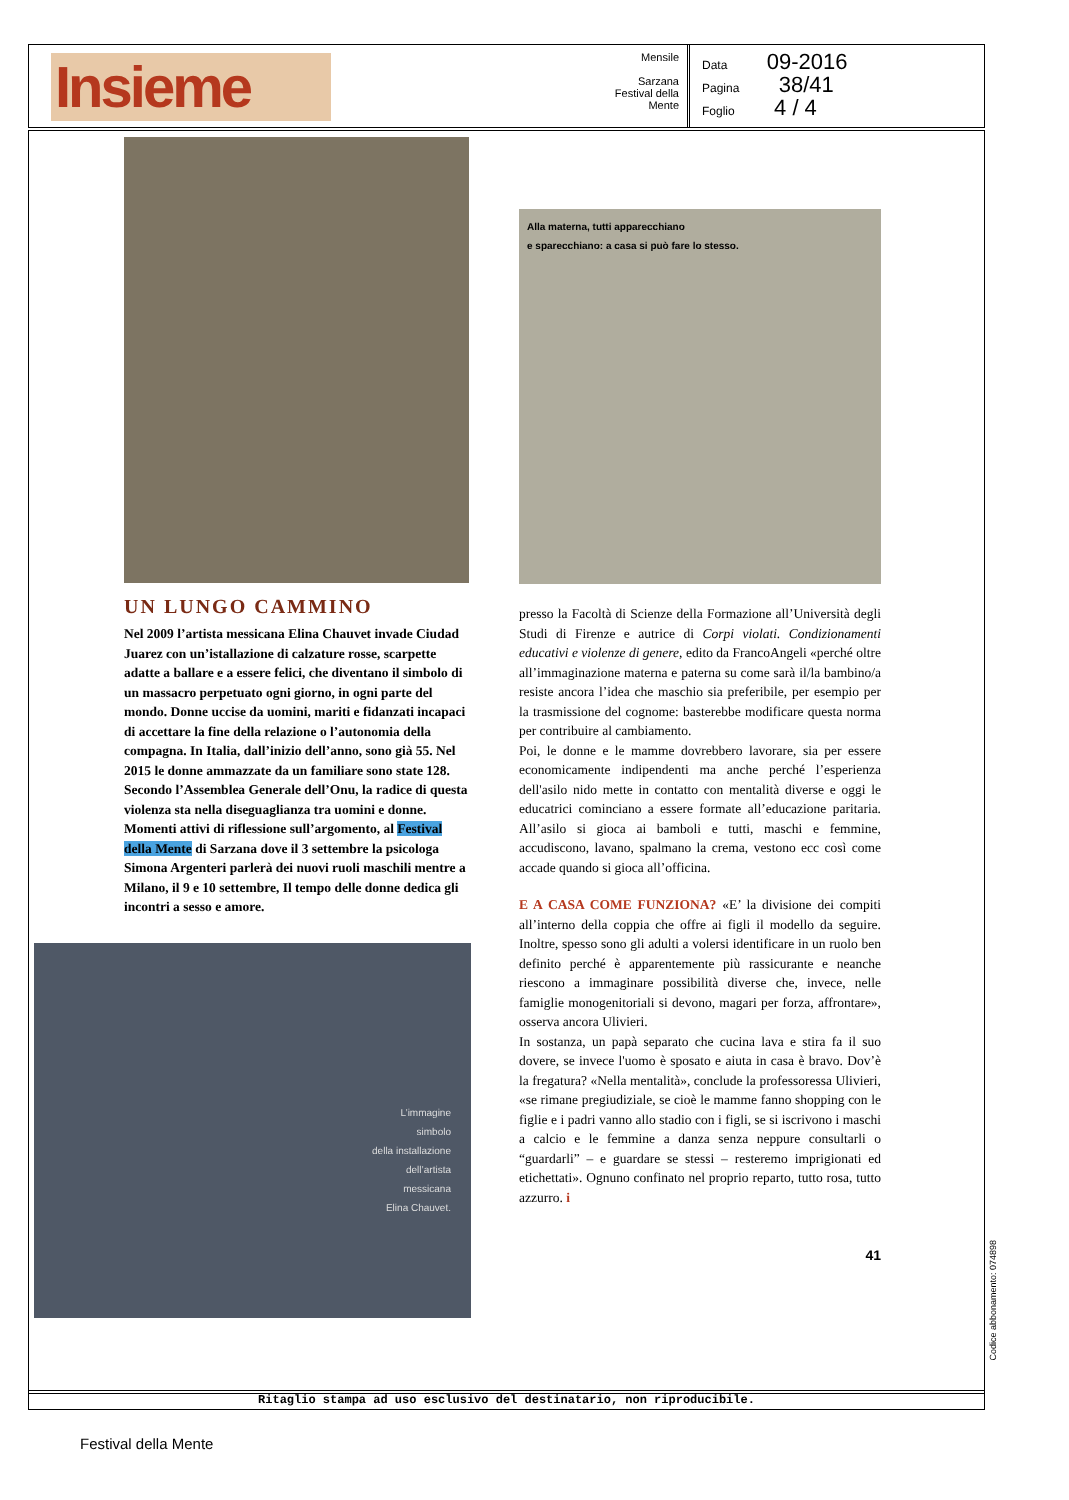Insieme
Mensile
Sarzana Festival della Mente
Data 09-2016
Pagina 38/41
Foglio 4 / 4
UN LUNGO CAMMINO
Nel 2009 l’artista messicana Elina Chauvet invade Ciudad Juarez con un’istallazione di calzature rosse, scarpette adatte a ballare e a essere felici, che diventano il simbolo di un massacro perpetuato ogni giorno, in ogni parte del mondo. Donne uccise da uomini, mariti e fidanzati incapaci di accettare la fine della relazione o l’autonomia della compagna. In Italia, dall’inizio dell’anno, sono già 55. Nel 2015 le donne ammazzate da un familiare sono state 128. Secondo l’Assemblea Generale dell’Onu, la radice di questa violenza sta nella diseguaglianza tra uomini e donne. Momenti attivi di riflessione sull’argomento, al Festival della Mente di Sarzana dove il 3 settembre la psicologa Simona Argenteri parlerà dei nuovi ruoli maschili mentre a Milano, il 9 e 10 settembre, Il tempo delle donne dedica gli incontri a sesso e amore.
L’immagine
simbolo
della installazione
dell’artista
messicana
Elina Chauvet.
Alla materna, tutti apparecchiano
e sparecchiano: a casa si può fare lo stesso.
presso la Facoltà di Scienze della Formazione all’Università degli Studi di Firenze e autrice di Corpi violati. Condizionamenti educativi e violenze di genere, edito da FrancoAngeli «perché oltre all’immaginazione materna e paterna su come sarà il/la bambino/a resiste ancora l’idea che maschio sia preferibile, per esempio per la trasmissione del cognome: basterebbe modificare questa norma per contribuire al cambiamento.
Poi, le donne e le mamme dovrebbero lavorare, sia per essere economicamente indipendenti ma anche perché l’esperienza dell'asilo nido mette in contatto con mentalità diverse e oggi le educatrici cominciano a essere formate all’educazione paritaria. All’asilo si gioca ai bamboli e tutti, maschi e femmine, accudiscono, lavano, spalmano la crema, vestono ecc così come accade quando si gioca all’officina.
E A CASA COME FUNZIONA? «E’ la divisione dei compiti all’interno della coppia che offre ai figli il modello da seguire. Inoltre, spesso sono gli adulti a volersi identificare in un ruolo ben definito perché è apparentemente più rassicurante e neanche riescono a immaginare possibilità diverse che, invece, nelle famiglie monogenitoriali si devono, magari per forza, affrontare», osserva ancora Ulivieri.
In sostanza, un papà separato che cucina lava e stira fa il suo dovere, se invece l'uomo è sposato e aiuta in casa è bravo. Dov’è la fregatura? «Nella mentalità», conclude la professoressa Ulivieri, «se rimane pregiudiziale, se cioè le mamme fanno shopping con le figlie e i padri vanno allo stadio con i figli, se si iscrivono i maschi a calcio e le femmine a danza senza neppure consultarli o “guardarli” – e guardare se stessi – resteremo imprigionati ed etichettati». Ognuno confinato nel proprio reparto, tutto rosa, tutto azzurro. i
41
Ritaglio stampa ad uso esclusivo del destinatario, non riproducibile.
Codice abbonamento: 074898
Festival della Mente